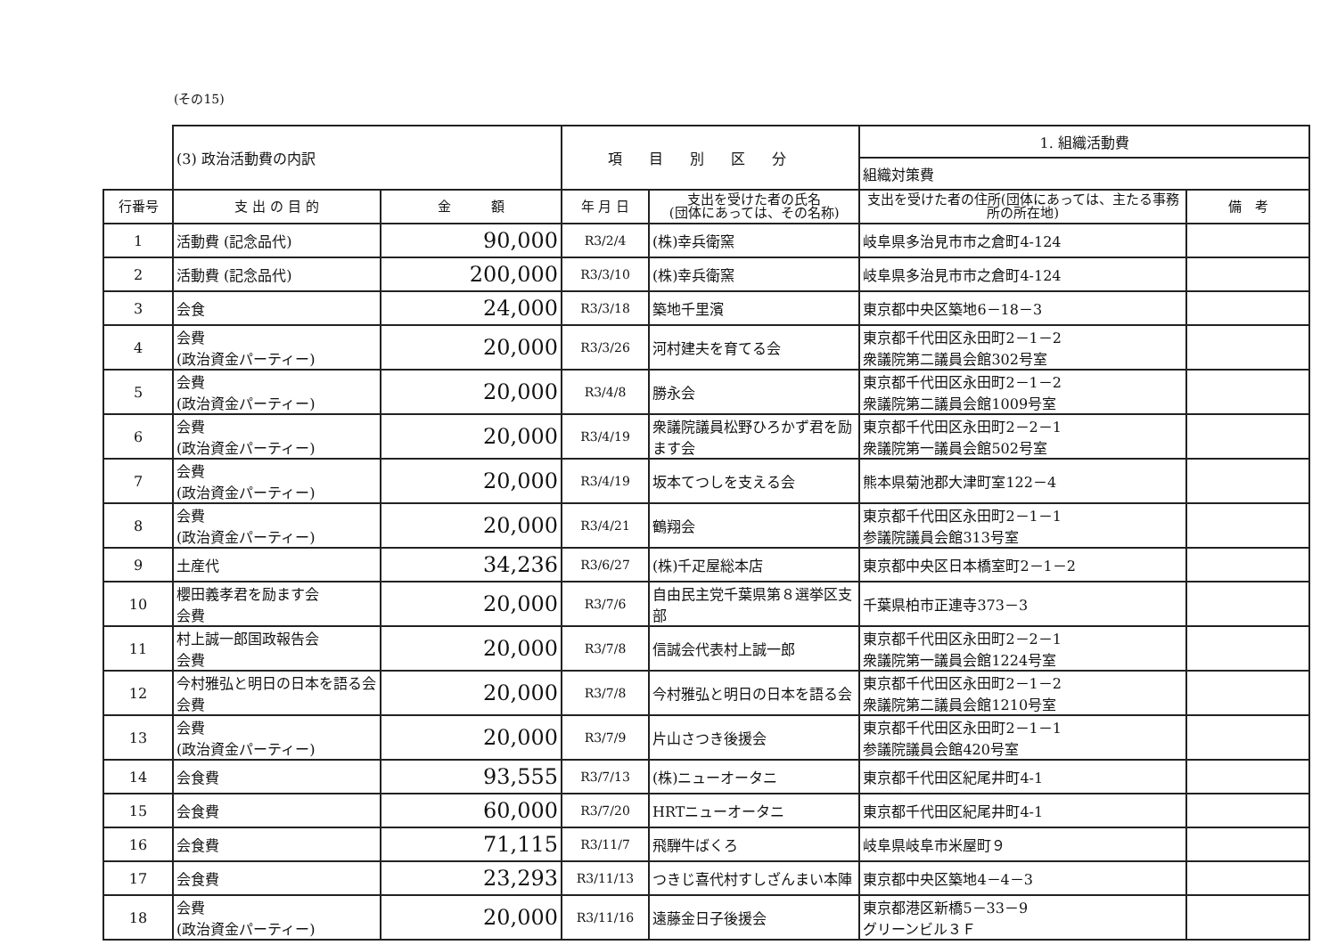(その15)
| | (3) 政治活動費の内訳 | | 項目別区分 | | 1. 組織活動費 | |
| | | | | | 組織対策費 | |
| 行番号 | 支 出 の 目 的 | 金 額 | 年 月 日 | 支出を受けた者の氏名 (団体にあっては、その名称) | 支出を受けた者の住所(団体にあっては、主たる事務所の所在地) | 備 考 |
| 1 | 活動費 (記念品代) | 90,000 | R3/2/4 | (株)幸兵衛窯 | 岐阜県多治見市市之倉町4-124 | |
| 2 | 活動費 (記念品代) | 200,000 | R3/3/10 | (株)幸兵衛窯 | 岐阜県多治見市市之倉町4-124 | |
| 3 | 会食 | 24,000 | R3/3/18 | 築地千里濱 | 東京都中央区築地6－18－3 | |
| 4 | 会費 (政治資金パーティー) | 20,000 | R3/3/26 | 河村建夫を育てる会 | 東京都千代田区永田町2－1－2 衆議院第二議員会館302号室 | |
| 5 | 会費 (政治資金パーティー) | 20,000 | R3/4/8 | 勝永会 | 東京都千代田区永田町2－1－2 衆議院第二議員会館1009号室 | |
| 6 | 会費 (政治資金パーティー) | 20,000 | R3/4/19 | 衆議院議員松野ひろかず君を励ます会 | 東京都千代田区永田町2－2－1 衆議院第一議員会館502号室 | |
| 7 | 会費 (政治資金パーティー) | 20,000 | R3/4/19 | 坂本てつしを支える会 | 熊本県菊池郡大津町室122－4 | |
| 8 | 会費 (政治資金パーティー) | 20,000 | R3/4/21 | 鶴翔会 | 東京都千代田区永田町2－1－1 参議院議員会館313号室 | |
| 9 | 土産代 | 34,236 | R3/6/27 | (株)千疋屋総本店 | 東京都中央区日本橋室町2－1－2 | |
| 10 | 櫻田義孝君を励ます会 会費 | 20,000 | R3/7/6 | 自由民主党千葉県第８選挙区支部 | 千葉県柏市正連寺373－3 | |
| 11 | 村上誠一郎国政報告会 会費 | 20,000 | R3/7/8 | 信誠会代表村上誠一郎 | 東京都千代田区永田町2－2－1 衆議院第一議員会館1224号室 | |
| 12 | 今村雅弘と明日の日本を語る会会費 | 20,000 | R3/7/8 | 今村雅弘と明日の日本を語る会 | 東京都千代田区永田町2－1－2 衆議院第二議員会館1210号室 | |
| 13 | 会費 (政治資金パーティー) | 20,000 | R3/7/9 | 片山さつき後援会 | 東京都千代田区永田町2－1－1 参議院議員会館420号室 | |
| 14 | 会食費 | 93,555 | R3/7/13 | (株)ニューオータニ | 東京都千代田区紀尾井町4-1 | |
| 15 | 会食費 | 60,000 | R3/7/20 | HRTニューオータニ | 東京都千代田区紀尾井町4-1 | |
| 16 | 会食費 | 71,115 | R3/11/7 | 飛騨牛ばくろ | 岐阜県岐阜市米屋町９ | |
| 17 | 会食費 | 23,293 | R3/11/13 | つきじ喜代村すしざんまい本陣 | 東京都中央区築地4－4－3 | |
| 18 | 会費 (政治資金パーティー) | 20,000 | R3/11/16 | 遠藤金日子後援会 | 東京都港区新橋5－33－9 グリーンビル３Ｆ | |